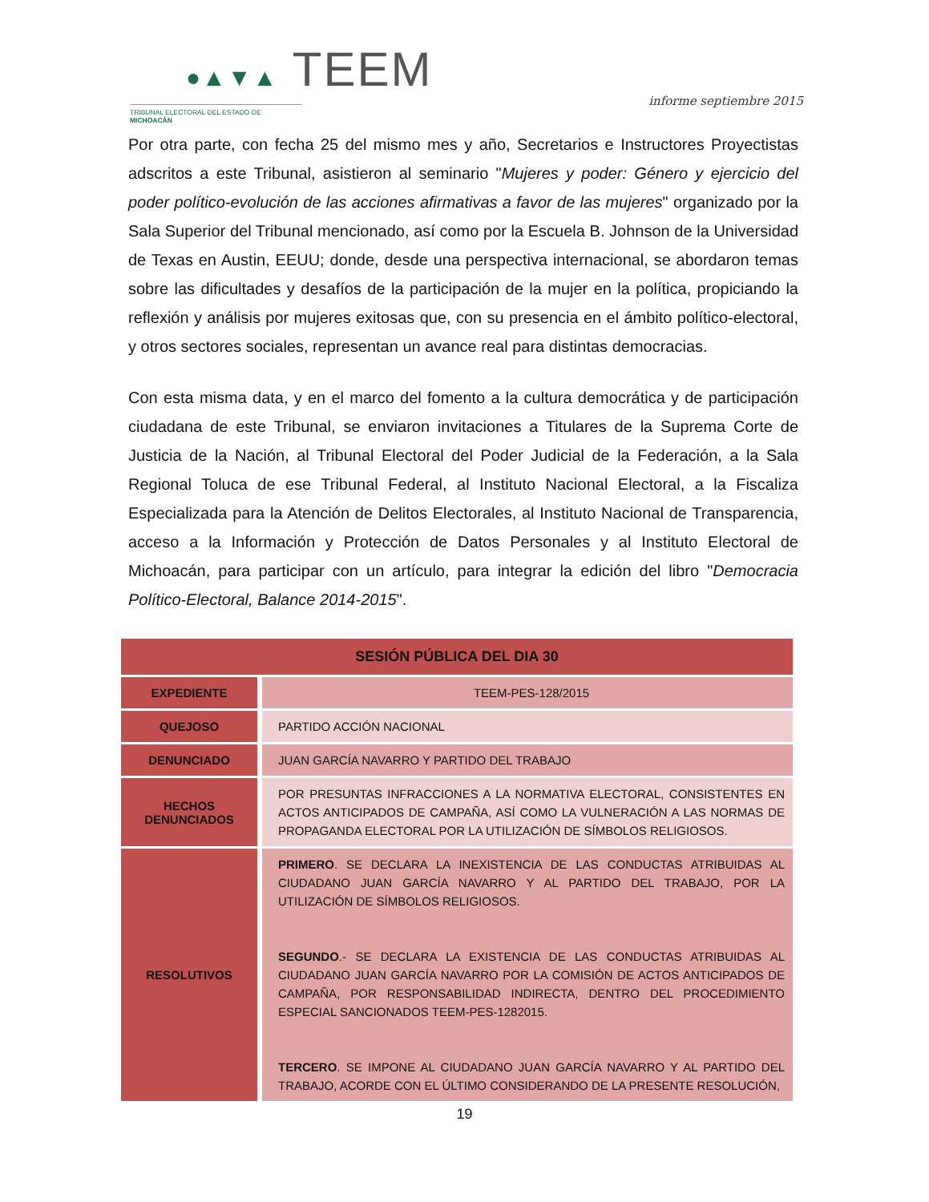●▲▼▲ TEEM
TRIBUNAL ELECTORAL DEL ESTADO DE MICHOACÁN
informe septiembre 2015
Por otra parte, con fecha 25 del mismo mes y año, Secretarios e Instructores Proyectistas adscritos a este Tribunal, asistieron al seminario "Mujeres y poder: Género y ejercicio del poder político-evolución de las acciones afirmativas a favor de las mujeres" organizado por la Sala Superior del Tribunal mencionado, así como por la Escuela B. Johnson de la Universidad de Texas en Austin, EEUU; donde, desde una perspectiva internacional, se abordaron temas sobre las dificultades y desafíos de la participación de la mujer en la política, propiciando la reflexión y análisis por mujeres exitosas que, con su presencia en el ámbito político-electoral, y otros sectores sociales, representan un avance real para distintas democracias.
Con esta misma data, y en el marco del fomento a la cultura democrática y de participación ciudadana de este Tribunal, se enviaron invitaciones a Titulares de la Suprema Corte de Justicia de la Nación, al Tribunal Electoral del Poder Judicial de la Federación, a la Sala Regional Toluca de ese Tribunal Federal, al Instituto Nacional Electoral, a la Fiscaliza Especializada para la Atención de Delitos Electorales, al Instituto Nacional de Transparencia, acceso a la Información y Protección de Datos Personales y al Instituto Electoral de Michoacán, para participar con un artículo, para integrar la edición del libro "Democracia Político-Electoral, Balance 2014-2015".
| SESIÓN PÚBLICA DEL DIA 30 | |
| --- | --- |
| EXPEDIENTE | TEEM-PES-128/2015 |
| QUEJOSO | PARTIDO ACCIÓN NACIONAL |
| DENUNCIADO | JUAN GARCÍA NAVARRO Y PARTIDO DEL TRABAJO |
| HECHOS DENUNCIADOS | POR PRESUNTAS INFRACCIONES A LA NORMATIVA ELECTORAL, CONSISTENTES EN ACTOS ANTICIPADOS DE CAMPAÑA, ASÍ COMO LA VULNERACIÓN A LAS NORMAS DE PROPAGANDA ELECTORAL POR LA UTILIZACIÓN DE SÍMBOLOS RELIGIOSOS. |
| RESOLUTIVOS | PRIMERO . SE DECLARA LA INEXISTENCIA DE LAS CONDUCTAS ATRIBUIDAS AL CIUDADANO JUAN GARCÍA NAVARRO Y AL PARTIDO DEL TRABAJO, POR LA UTILIZACIÓN DE SÍMBOLOS RELIGIOSOS. SEGUNDO .- SE DECLARA LA EXISTENCIA DE LAS CONDUCTAS ATRIBUIDAS AL CIUDADANO JUAN GARCÍA NAVARRO POR LA COMISIÓN DE ACTOS ANTICIPADOS DE CAMPAÑA, POR RESPONSABILIDAD INDIRECTA, DENTRO DEL PROCEDIMIENTO ESPECIAL SANCIONADOS TEEM-PES-1282015. TERCERO . SE IMPONE AL CIUDADANO JUAN GARCÍA NAVARRO Y AL PARTIDO DEL TRABAJO, ACORDE CON EL ÚLTIMO CONSIDERANDO DE LA PRESENTE RESOLUCIÓN, |
19